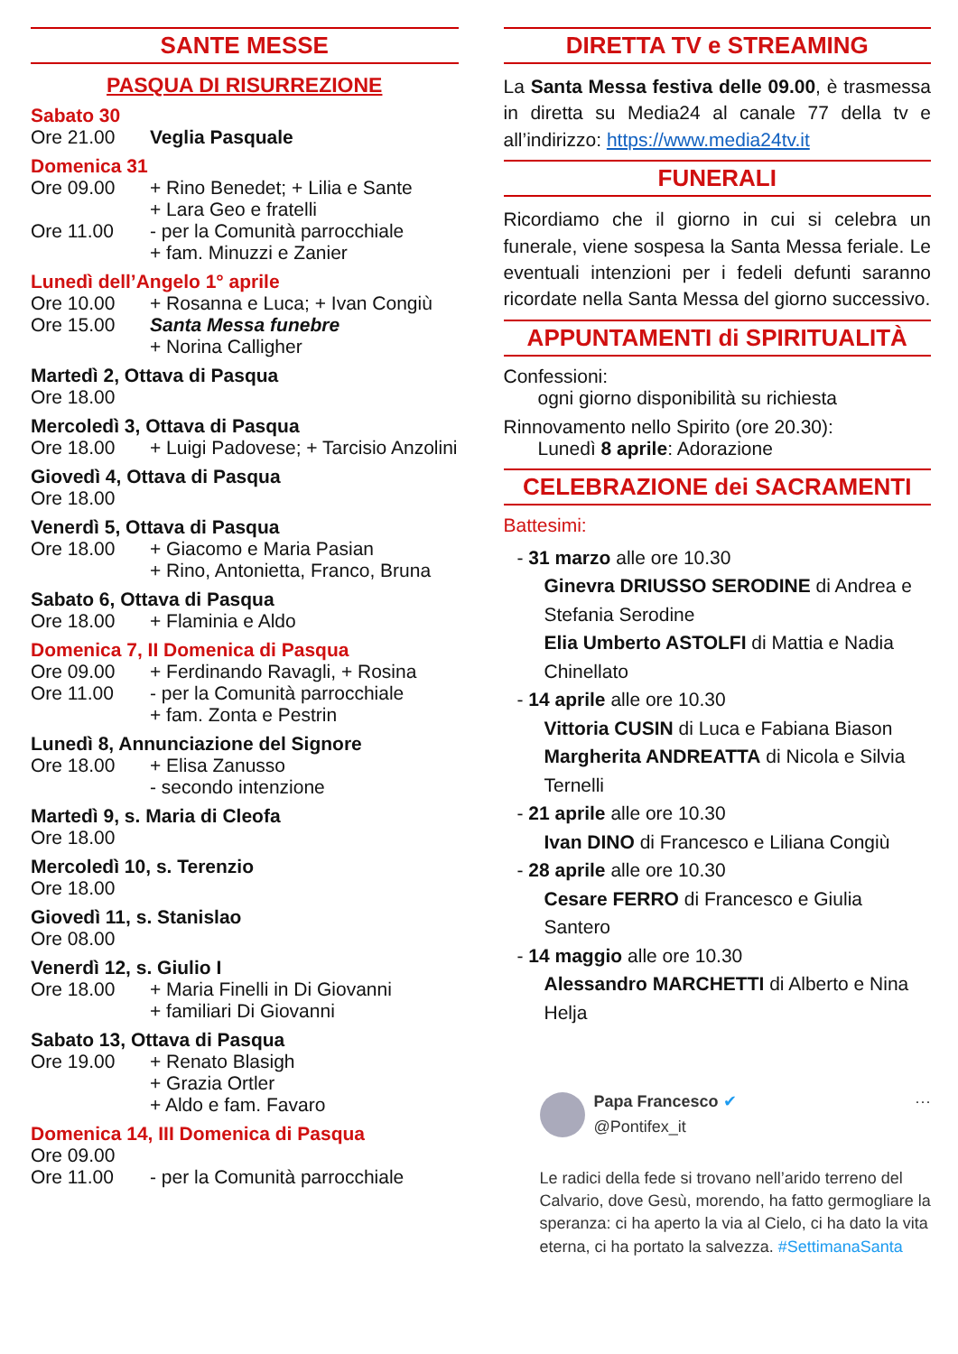SANTE MESSE
PASQUA DI RISURREZIONE
Sabato 30
Ore 21.00 Veglia Pasquale
Domenica 31
Ore 09.00 + Rino Benedet; + Lilia e Sante
+ Lara Geo e fratelli
Ore 11.00 - per la Comunità parrocchiale
+ fam. Minuzzi e Zanier
Lunedì dell’Angelo 1° aprile
Ore 10.00 + Rosanna e Luca; + Ivan Congiù
Ore 15.00 Santa Messa funebre
+ Norina Calligher
Martedì 2, Ottava di Pasqua
Ore 18.00
Mercoledì 3, Ottava di Pasqua
Ore 18.00 + Luigi Padovese; + Tarcisio Anzolini
Giovedì 4, Ottava di Pasqua
Ore 18.00
Venerdì 5, Ottava di Pasqua
Ore 18.00 + Giacomo e Maria Pasian
+ Rino, Antonietta, Franco, Bruna
Sabato 6, Ottava di Pasqua
Ore 18.00 + Flaminia e Aldo
Domenica 7, II Domenica di Pasqua
Ore 09.00 + Ferdinando Ravagli, + Rosina
Ore 11.00 - per la Comunità parrocchiale
+ fam. Zonta e Pestrin
Lunedì 8, Annunciazione del Signore
Ore 18.00 + Elisa Zanusso
- secondo intenzione
Martedì 9, s. Maria di Cleofa
Ore 18.00
Mercoledì 10, s. Terenzio
Ore 18.00
Giovedì 11, s. Stanislao
Ore 08.00
Venerdì 12, s. Giulio I
Ore 18.00 + Maria Finelli in Di Giovanni
+ familiari Di Giovanni
Sabato 13, Ottava di Pasqua
Ore 19.00 + Renato Blasigh
+ Grazia Ortler
+ Aldo e fam. Favaro
Domenica 14, III Domenica di Pasqua
Ore 09.00
Ore 11.00 - per la Comunità parrocchiale
DIRETTA TV e STREAMING
La Santa Messa festiva delle 09.00, è trasmessa in diretta su Media24 al canale 77 della tv e all’indirizzo: https://www.media24tv.it
FUNERALI
Ricordiamo che il giorno in cui si celebra un funerale, viene sospesa la Santa Messa feriale. Le eventuali intenzioni per i fedeli defunti saranno ricordate nella Santa Messa del giorno successivo.
APPUNTAMENTI di SPIRITUALITÀ
Confessioni:
ogni giorno disponibilità su richiesta
Rinnovamento nello Spirito (ore 20.30):
Lunedì 8 aprile: Adorazione
CELEBRAZIONE dei SACRAMENTI
Battesimi:
- 31 marzo alle ore 10.30
Ginevra DRIUSSO SERODINE di Andrea e Stefania Serodine
Elia Umberto ASTOLFI di Mattia e Nadia Chinellato
- 14 aprile alle ore 10.30
Vittoria CUSIN di Luca e Fabiana Biason
Margherita ANDREATTA di Nicola e Silvia Ternelli
- 21 aprile alle ore 10.30
Ivan DINO di Francesco e Liliana Congiù
- 28 aprile alle ore 10.30
Cesare FERRO di Francesco e Giulia Santero
- 14 maggio alle ore 10.30
Alessandro MARCHETTI di Alberto e Nina Helja
Papa Francesco ✔
@Pontifex_it ···
Le radici della fede si trovano nell’arido terreno del Calvario, dove Gesù, morendo, ha fatto germogliare la speranza: ci ha aperto la via al Cielo, ci ha dato la vita eterna, ci ha portato la salvezza. #SettimanaSanta